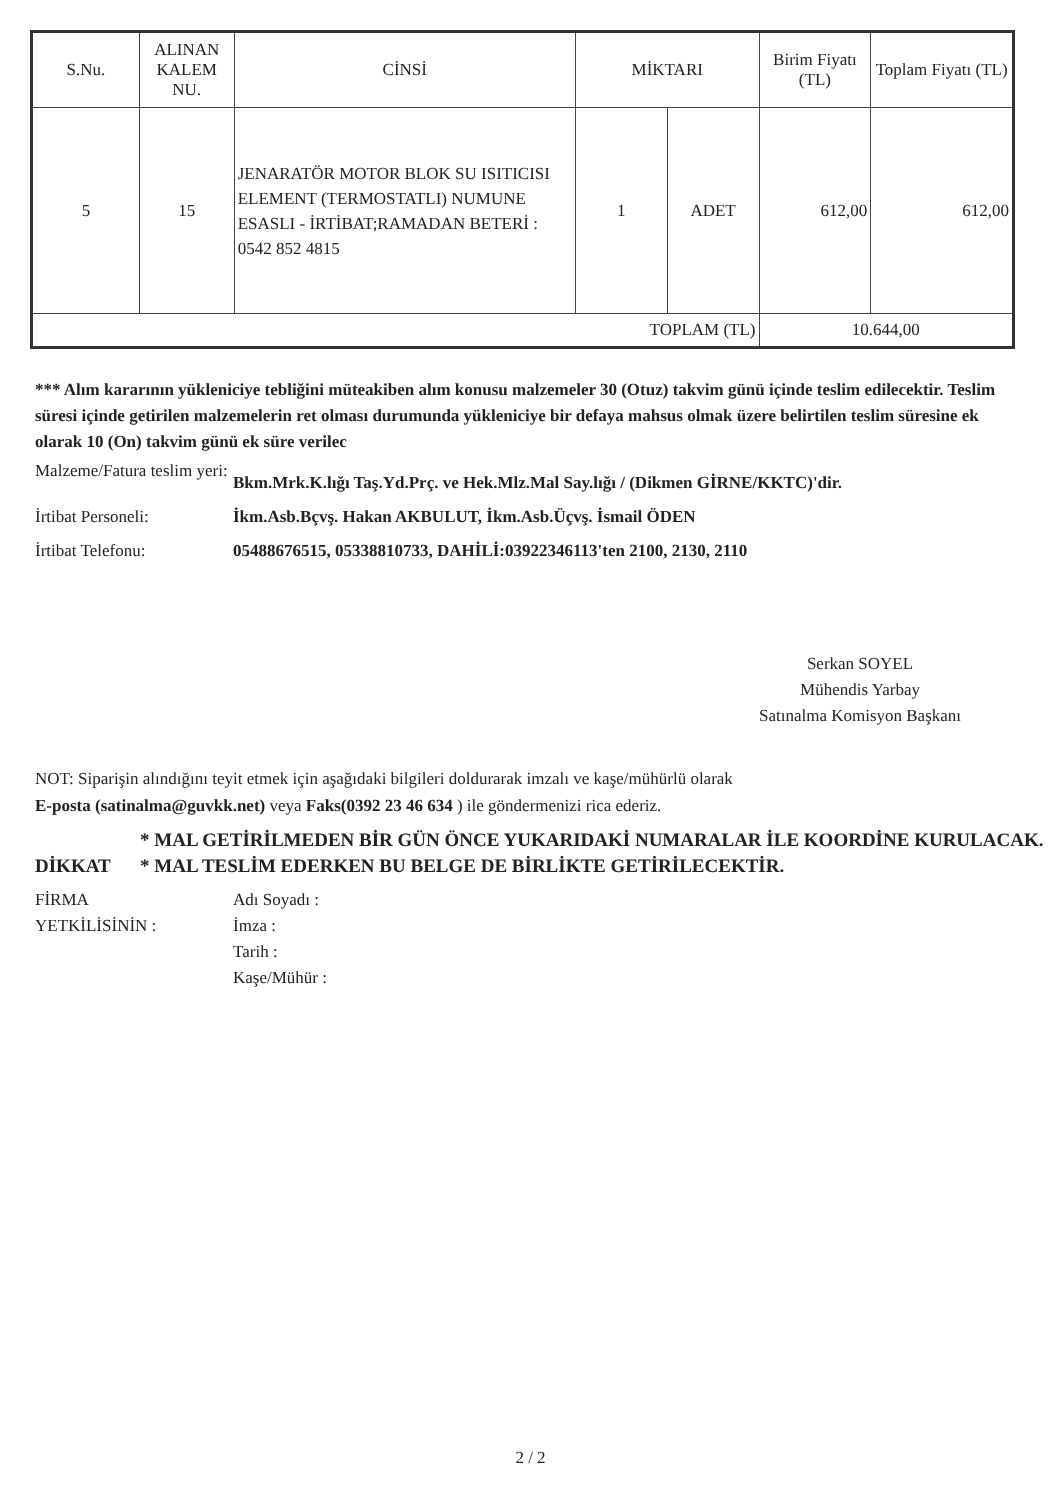| S.Nu. | ALINAN KALEM NU. | CİNSİ | MİKTARI | | Birim Fiyatı (TL) | Toplam Fiyatı (TL) |
| --- | --- | --- | --- | --- | --- | --- |
| 5 | 15 | JENARATÖR MOTOR BLOK SU ISITICISI ELEMENT (TERMOSTATLI) NUMUNE ESASLI - İRTİBAT;RAMADAN BETERİ : 0542 852 4815 | 1 | ADET | 612,00 | 612,00 |
| TOPLAM (TL) | | | | | 10.644,00 | |
*** Alım kararının yükleniciye tebliğini müteakiben alım konusu malzemeler 30 (Otuz) takvim günü içinde teslim edilecektir. Teslim süresi içinde getirilen malzemelerin ret olması durumunda yükleniciye bir defaya mahsus olmak üzere belirtilen teslim süresine ek olarak 10 (On) takvim günü ek süre verilec
Malzeme/Fatura teslim yeri:
Bkm.Mrk.K.lığı Taş.Yd.Prç. ve Hek.Mlz.Mal Say.lığı / (Dikmen GİRNE/KKTC)'dir.
İrtibat Personeli: İkm.Asb.Bçvş. Hakan AKBULUT, İkm.Asb.Üçvş. İsmail ÖDEN
İrtibat Telefonu: 05488676515, 05338810733, DAHİLİ:03922346113'ten 2100, 2130, 2110
Serkan SOYEL
Mühendis Yarbay
Satınalma Komisyon Başkanı
NOT: Siparişin alındığını teyit etmek için aşağıdaki bilgileri doldurarak imzalı ve kaşe/mühürlü olarak
E-posta (satinalma@guvkk.net) veya Faks(0392 23 46 634 ) ile göndermenizi rica ederiz.
DİKKAT
* MAL GETİRİLMEDEN BİR GÜN ÖNCE YUKARIDAKİ NUMARALAR İLE KOORDİNE KURULACAK.
* MAL TESLİM EDERKEN BU BELGE DE BİRLİKTE GETİRİLECEKTİR.
FİRMA
YETKİLİSİNİN :
Adı Soyadı :
İmza :
Tarih :
Kaşe/Mühür :
2 / 2